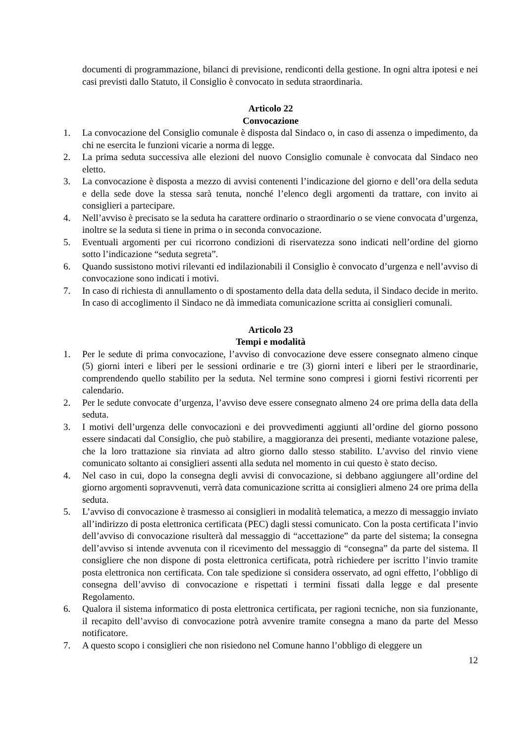documenti di programmazione, bilanci di previsione, rendiconti della gestione. In ogni altra ipotesi e nei casi previsti dallo Statuto, il Consiglio è convocato in seduta straordinaria.
Articolo 22
Convocazione
1. La convocazione del Consiglio comunale è disposta dal Sindaco o, in caso di assenza o impedimento, da chi ne esercita le funzioni vicarie a norma di legge.
2. La prima seduta successiva alle elezioni del nuovo Consiglio comunale è convocata dal Sindaco neo eletto.
3. La convocazione è disposta a mezzo di avvisi contenenti l’indicazione del giorno e dell’ora della seduta e della sede dove la stessa sarà tenuta, nonché l’elenco degli argomenti da trattare, con invito ai consiglieri a partecipare.
4. Nell’avviso è precisato se la seduta ha carattere ordinario o straordinario o se viene convocata d’urgenza, inoltre se la seduta si tiene in prima o in seconda convocazione.
5. Eventuali argomenti per cui ricorrono condizioni di riservatezza sono indicati nell’ordine del giorno sotto l’indicazione “seduta segreta”.
6. Quando sussistono motivi rilevanti ed indilazionabili il Consiglio è convocato d’urgenza e nell’avviso di convocazione sono indicati i motivi.
7. In caso di richiesta di annullamento o di spostamento della data della seduta, il Sindaco decide in merito. In caso di accoglimento il Sindaco ne dà immediata comunicazione scritta ai consiglieri comunali.
Articolo 23
Tempi e modalità
1. Per le sedute di prima convocazione, l’avviso di convocazione deve essere consegnato almeno cinque (5) giorni interi e liberi per le sessioni ordinarie e tre (3) giorni interi e liberi per le straordinarie, comprendendo quello stabilito per la seduta. Nel termine sono compresi i giorni festivi ricorrenti per calendario.
2. Per le sedute convocate d’urgenza, l’avviso deve essere consegnato almeno 24 ore prima della data della seduta.
3. I motivi dell’urgenza delle convocazioni e dei provvedimenti aggiunti all’ordine del giorno possono essere sindacati dal Consiglio, che può stabilire, a maggioranza dei presenti, mediante votazione palese, che la loro trattazione sia rinviata ad altro giorno dallo stesso stabilito. L’avviso del rinvio viene comunicato soltanto ai consiglieri assenti alla seduta nel momento in cui questo è stato deciso.
4. Nel caso in cui, dopo la consegna degli avvisi di convocazione, si debbano aggiungere all’ordine del giorno argomenti sopravvenuti, verrà data comunicazione scritta ai consiglieri almeno 24 ore prima della seduta.
5. L’avviso di convocazione è trasmesso ai consiglieri in modalità telematica, a mezzo di messaggio inviato all’indirizzo di posta elettronica certificata (PEC) dagli stessi comunicato. Con la posta certificata l’invio dell’avviso di convocazione risulterà dal messaggio di “accettazione” da parte del sistema; la consegna dell’avviso si intende avvenuta con il ricevimento del messaggio di “consegna” da parte del sistema. Il consigliere che non dispone di posta elettronica certificata, potrà richiedere per iscritto l’invio tramite posta elettronica non certificata. Con tale spedizione si considera osservato, ad ogni effetto, l’obbligo di consegna dell’avviso di convocazione e rispettati i termini fissati dalla legge e dal presente Regolamento.
6. Qualora il sistema informatico di posta elettronica certificata, per ragioni tecniche, non sia funzionante, il recapito dell’avviso di convocazione potrà avvenire tramite consegna a mano da parte del Messo notificatore.
7. A questo scopo i consiglieri che non risiedono nel Comune hanno l’obbligo di eleggere un
12